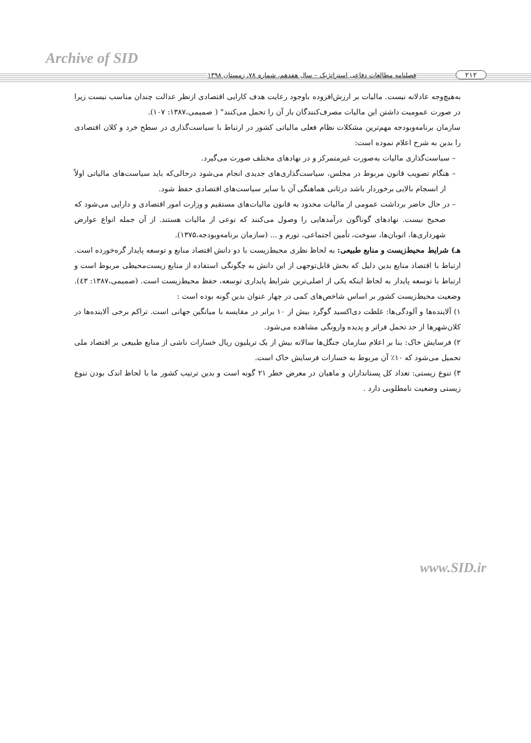Archive of SID
۲۱۲ فصلنامه مطالعات دفاعی استراتژیک – سال هفدهم، شماره ۷۸، زمستان ۱۳۹۸
به‌هیچ‌وجه عادلانه نیست. مالیات بر ارزش‌افزوده باوجود رعایت هدف کارایی اقتصادی ازنظر عدالت چندان مناسب نیست زیرا در صورت عمومیت داشتن این مالیات مصرف‌کنندگان بار آن را تحمل می‌کنند" ( صمیمی،۱۳۸۷: ۱۰۷).
سازمان برنامه‌وبودجه مهم‌ترین مشکلات نظام فعلی مالیاتی کشور در ارتباط با سیاست‌گذاری در سطح خرد و کلان اقتصادی را بدین به شرح اعلام نموده است:
– سیاست‌گذاری مالیات به‌صورت غیرمتمرکز و در نهادهای مختلف صورت می‌گیرد.
– هنگام تصویب قانون مربوط در مجلس، سیاست‌گذاری‌های جدیدی انجام می‌شود درحالی‌که باید سیاست‌های مالیاتی اولاً از انسجام بالایی برخوردار باشد درثانی هماهنگی آن با سایر سیاست‌های اقتصادی حفظ شود.
– در حال حاضر برداشت عمومی از مالیات محدود به قانون مالیات‌های مستقیم و وزارت امور اقتصادی و دارایی می‌شود که صحیح نیست. نهادهای گوناگون درآمدهایی را وصول می‌کنند که نوعی از مالیات هستند. از آن جمله انواع عوارض شهرداری‌ها، اتوبان‌ها، سوخت، تأمین اجتماعی، تورم و ... (سازمان برنامه‌وبودجه،۱۳۷۵).
هـ) شرایط محیط‌زیست و منابع طبیعی: به لحاظ نظری محیط‌زیست با دو دانش اقتصاد منابع و توسعه پایدار گره‌خورده است. ارتباط با اقتصاد منابع بدین دلیل که بخش قابل‌توجهی از این دانش به چگونگی استفاده از منابع زیست‌محیطی مربوط است و ارتباط با توسعه پایدار به لحاظ اینکه یکی از اصلی‌ترین شرایط پایداری توسعه، حفظ محیط‌زیست است. (صمیمی،۱۳۸۷: ٤۳). وضعیت محیط‌زیست کشور بر اساس شاخص‌های کمی در چهار عنوان بدین گونه بوده است :
۱) آلاینده‌ها و آلودگی‌ها: غلظت دی‌اکسید گوگرد بیش از ۱۰ برابر در مقایسه با میانگین جهانی است. تراکم برخی آلاینده‌ها در کلان‌شهرها از حد تحمل فراتر و پدیده وارونگی مشاهده می‌شود.
۲) فرسایش خاک: بنا بر اعلام سازمان جنگل‌ها سالانه بیش از یک تریلیون ریال خسارات ناشی از منابع طبیعی بر اقتصاد ملی تحمیل می‌شود که ۱۰٪ آن مربوط به خسارات فرسایش خاک است.
۳) تنوع زیستی: تعداد کل پستانداران و ماهیان در معرض خطر ۲۱ گونه است و بدین ترتیب کشور ما با لحاظ اندک بودن تنوع زیستی وضعیت نامطلوبی دارد .
www.SID.ir